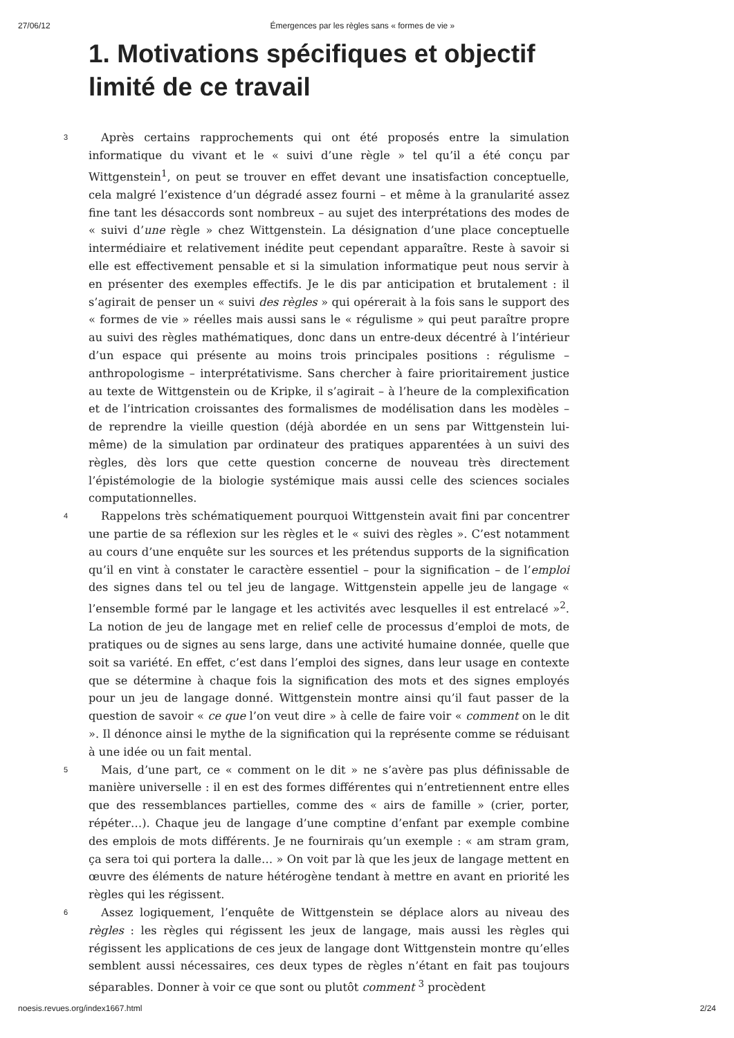27/06/12 Émergences par les règles sans « formes de vie »
1. Motivations spécifiques et objectif limité de ce travail
3
Après certains rapprochements qui ont été proposés entre la simulation informatique du vivant et le « suivi d’une règle » tel qu’il a été conçu par Wittgenstein<sup>1</sup>, on peut se trouver en effet devant une insatisfaction conceptuelle, cela malgré l’existence d’un dégradé assez fourni – et même à la granularité assez fine tant les désaccords sont nombreux – au sujet des interprétations des modes de « suivi d’une règle » chez Wittgenstein. La désignation d’une place conceptuelle intermédiaire et relativement inédite peut cependant apparaître. Reste à savoir si elle est effectivement pensable et si la simulation informatique peut nous servir à en présenter des exemples effectifs. Je le dis par anticipation et brutalement : il s’agirait de penser un « suivi des règles » qui opérerait à la fois sans le support des « formes de vie » réelles mais aussi sans le « régulisme » qui peut paraître propre au suivi des règles mathématiques, donc dans un entre-deux décentré à l’intérieur d’un espace qui présente au moins trois principales positions : régulisme – anthropologisme – interprétativisme. Sans chercher à faire prioritairement justice au texte de Wittgenstein ou de Kripke, il s’agirait – à l’heure de la complexification et de l’intrication croissantes des formalismes de modélisation dans les modèles – de reprendre la vieille question (déjà abordée en un sens par Wittgenstein lui-même) de la simulation par ordinateur des pratiques apparentées à un suivi des règles, dès lors que cette question concerne de nouveau très directement l’épistémologie de la biologie systémique mais aussi celle des sciences sociales computationnelles.
4
Rappelons très schématiquement pourquoi Wittgenstein avait fini par concentrer une partie de sa réflexion sur les règles et le « suivi des règles ». C’est notamment au cours d’une enquête sur les sources et les prétendus supports de la signification qu’il en vint à constater le caractère essentiel – pour la signification – de l’emploi des signes dans tel ou tel jeu de langage. Wittgenstein appelle jeu de langage « l’ensemble formé par le langage et les activités avec lesquelles il est entrelacé »<sup>2</sup>. La notion de jeu de langage met en relief celle de processus d’emploi de mots, de pratiques ou de signes au sens large, dans une activité humaine donnée, quelle que soit sa variété. En effet, c’est dans l’emploi des signes, dans leur usage en contexte que se détermine à chaque fois la signification des mots et des signes employés pour un jeu de langage donné. Wittgenstein montre ainsi qu’il faut passer de la question de savoir « ce que l’on veut dire » à celle de faire voir « comment on le dit ». Il dénonce ainsi le mythe de la signification qui la représente comme se réduisant à une idée ou un fait mental.
5
Mais, d’une part, ce « comment on le dit » ne s’avère pas plus définissable de manière universelle : il en est des formes différentes qui n’entretiennent entre elles que des ressemblances partielles, comme des « airs de famille » (crier, porter, répéter…). Chaque jeu de langage d’une comptine d’enfant par exemple combine des emplois de mots différents. Je ne fournirais qu’un exemple : « am stram gram, ça sera toi qui portera la dalle… » On voit par là que les jeux de langage mettent en œuvre des éléments de nature hétérogène tendant à mettre en avant en priorité les règles qui les régissent.
6
Assez logiquement, l’enquête de Wittgenstein se déplace alors au niveau des règles : les règles qui régissent les jeux de langage, mais aussi les règles qui régissent les applications de ces jeux de langage dont Wittgenstein montre qu’elles semblent aussi nécessaires, ces deux types de règles n’étant en fait pas toujours séparables. Donner à voir ce que sont ou plutôt comment <sup>3</sup> procèdent
noesis.revues.org/index1667.html 2/24